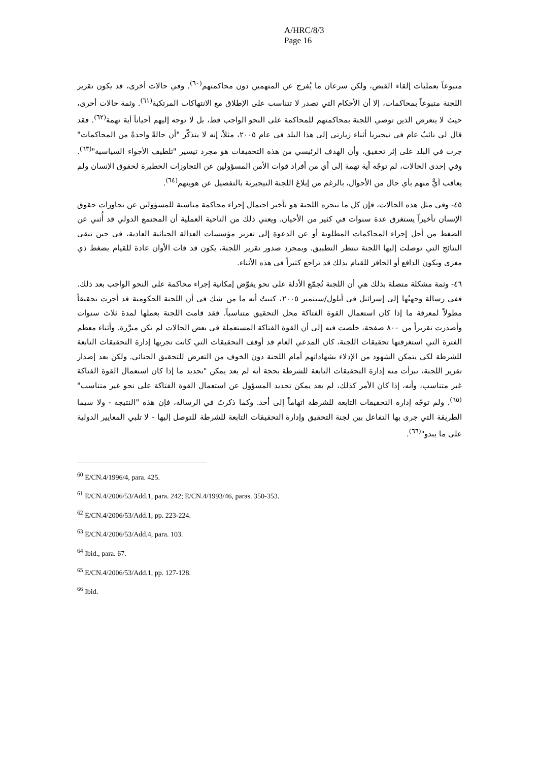A/HRC/8/3
Page 16
متبوعاً بعمليات إلقاء القبض، ولكن سرعان ما يُفرج عن المتهمين دون محاكمتهم<sup>(٦٠)</sup>. وفي حالات أخرى، قد يكون تقرير اللجنة متبوعاً بمحاكمات، إلا أن الأحكام التي تصدر لا تتناسب على الإطلاق مع الانتهاكات المرتكبة<sup>(٦١)</sup>. وثمة حالات أخرى، حيث لا يتعرض الذين توصي اللجنة بمحاكمتهم للمحاكمة على النحو الواجب قط، بل لا توجه إليهم أحياناً أية تهمة<sup>(٦٢)</sup>. فقد قال لي نائبٌ عام في نيجيريا أثناء زيارتي إلى هذا البلد في عام ٢٠٠٥، مثلاً، إنه لا يتذكّر "أن حالةً واحدةً من المحاكمات" جرت في البلد على إثر تحقيق، وأن الهدف الرئيسي من هذه التحقيقات هو مجرد تيسير "تلطيف الأجواء السياسية"<sup>(٦٣)</sup>. وفي إحدى الحالات، لم توجّه أية تهمة إلى أي من أفراد قوات الأمن المسؤولين عن التجاوزات الخطيرة لحقوق الإنسان ولم يعاقب أيٌّ منهم بأي حال من الأحوال، بالرغم من إبلاغ اللجنة النيجيرية بالتفصيل عن هويتهم<sup>(٦٤)</sup>.
٤٥- وفي مثل هذه الحالات، فإن كل ما تنجزه اللجنة هو تأخير احتمال إجراء محاكمة مناسبة للمسؤولين عن تجاوزات حقوق الإنسان تأخيراً يستغرق عدة سنوات في كثير من الأحيان. ويعني ذلك من الناحية العملية أن المجتمع الدولي قد أُثني عن الضغط من أجل إجراء المحاكمات المطلوبة أو عن الدعوة إلى تعزيز مؤسسات العدالة الجنائية العادية، في حين تبقى النتائج التي توصلت إليها اللجنة تنتظر التطبيق. وبمجرد صدور تقرير اللجنة، يكون قد فات الأوان عادة للقيام بضغط ذي مغزى ويكون الدافع أو الحافز للقيام بذلك قد تراجع كثيراً في هذه الأثناء.
٤٦- وثمة مشكلة متصلة بذلك هي أن اللجنة تُجمّع الأدلة على نحو يقوّض إمكانية إجراء محاكمة على النحو الواجب بعد ذلك. ففي رسالة وجهتُها إلى إسرائيل في أيلول/سبتمبر ٢٠٠٥، كتبتُ أنه ما من شك في أن اللجنة الحكومية قد أجرت تحقيقاً مطولاً لمعرفة ما إذا كان استعمال القوة الفتاكة محل التحقيق متناسباً. فقد قامت اللجنة بعملها لمدة ثلاث سنوات وأصدرت تقريراً من ٨٠٠ صفحة، خلصت فيه إلى أن القوة الفتاكة المستعملة في بعض الحالات لم تكن مبرَّرة. وأثناء معظم الفترة التي استغرقتها تحقيقات اللجنة، كان المدعي العام قد أوقف التحقيقات التي كانت تجريها إدارة التحقيقات التابعة للشرطة لكي يتمكن الشهود من الإدلاء بشهاداتهم أمام اللجنة دون الخوف من التعرض للتحقيق الجنائي. ولكن بعد إصدار تقرير اللجنة، تبرأت منه إدارة التحقيقات التابعة للشرطة بحجة أنه لم يعد يمكن "تحديد ما إذا كان استعمال القوة الفتاكة غير متناسب، وأنه، إذا كان الأمر كذلك، لم يعد يمكن تحديد المسؤول عن استعمال القوة الفتاكة على نحو غير متناسب"<sup>(٦٥)</sup>. ولم توجّه إدارة التحقيقات التابعة للشرطة اتهاماً إلى أحد. وكما ذكرتُ في الرسالة، فإن هذه "النتيجة - ولا سيما الطريقة التي جرى بها التفاعل بين لجنة التحقيق وإدارة التحقيقات التابعة للشرطة للتوصل إليها - لا تلبي المعايير الدولية على ما يبدو"<sup>(٦٦)</sup>.
<sup>60</sup> E/CN.4/1996/4, para. 425.
<sup>61</sup> E/CN.4/2006/53/Add.1, para. 242; E/CN.4/1993/46, paras. 350-353.
<sup>62</sup> E/CN.4/2006/53/Add.1, pp. 223-224.
<sup>63</sup> E/CN.4/2006/53/Add.4, para. 103.
<sup>64</sup> Ibid., para. 67.
<sup>65</sup> E/CN.4/2006/53/Add.1, pp. 127-128.
<sup>66</sup> Ibid.